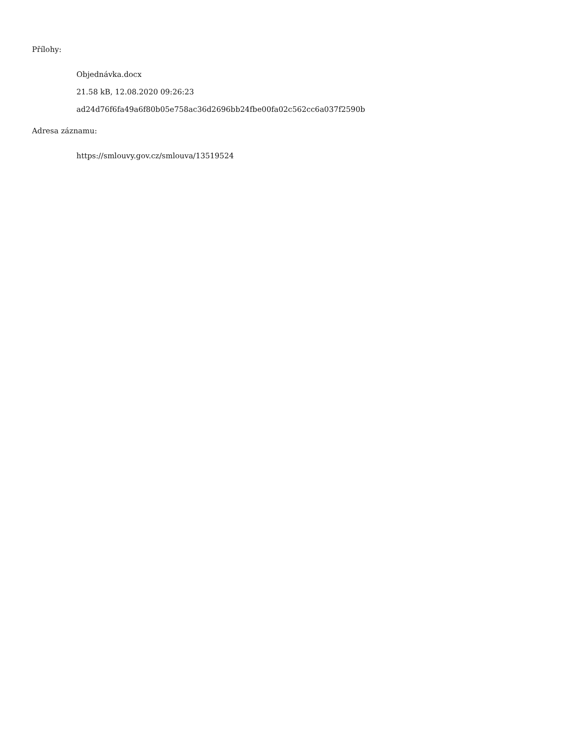Přílohy:
Objednávka.docx
21.58 kB, 12.08.2020 09:26:23
ad24d76f6fa49a6f80b05e758ac36d2696bb24fbe00fa02c562cc6a037f2590b
Adresa záznamu:
https://smlouvy.gov.cz/smlouva/13519524